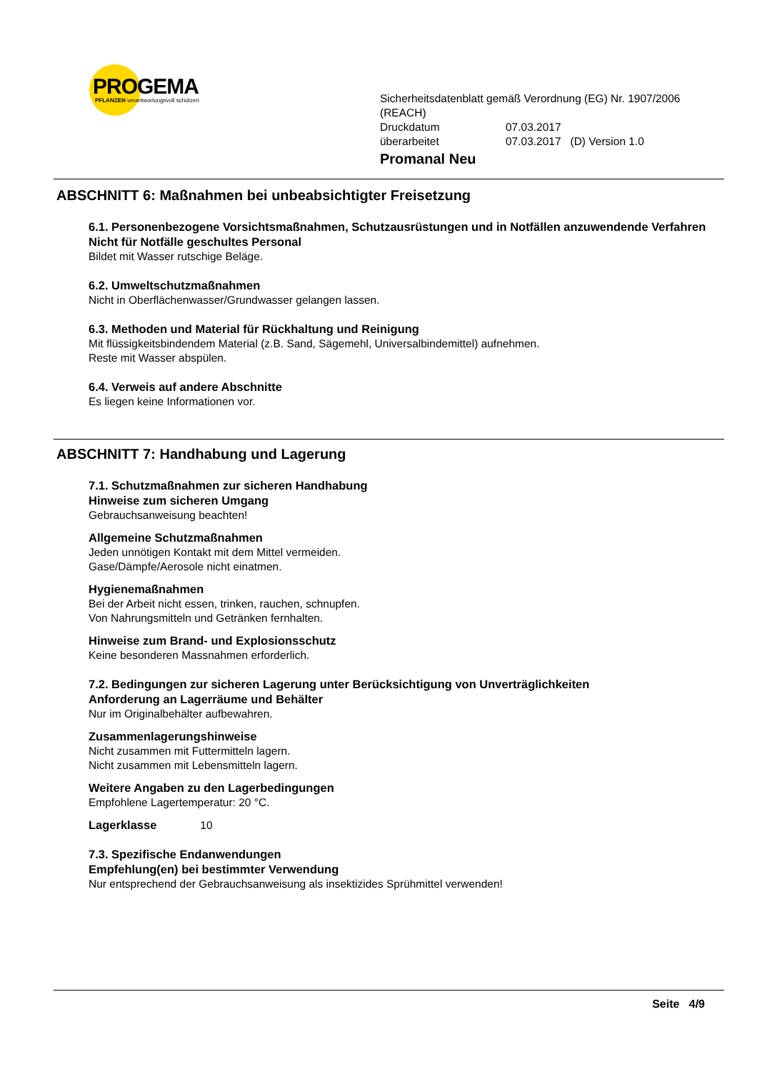PROGEMA
PFLANZEN verantwortungsvoll schützen
Sicherheitsdatenblatt gemäß Verordnung (EG) Nr. 1907/2006 (REACH)
Druckdatum 07.03.2017
überarbeitet 07.03.2017 (D) Version 1.0
Promanal Neu
ABSCHNITT 6: Maßnahmen bei unbeabsichtigter Freisetzung
6.1. Personenbezogene Vorsichtsmaßnahmen, Schutzausrüstungen und in Notfällen anzuwendende Verfahren
Nicht für Notfälle geschultes Personal
Bildet mit Wasser rutschige Beläge.
6.2. Umweltschutzmaßnahmen
Nicht in Oberflächenwasser/Grundwasser gelangen lassen.
6.3. Methoden und Material für Rückhaltung und Reinigung
Mit flüssigkeitsbindendem Material (z.B. Sand, Sägemehl, Universalbindemittel) aufnehmen.
Reste mit Wasser abspülen.
6.4. Verweis auf andere Abschnitte
Es liegen keine Informationen vor.
ABSCHNITT 7: Handhabung und Lagerung
7.1. Schutzmaßnahmen zur sicheren Handhabung
Hinweise zum sicheren Umgang
Gebrauchsanweisung beachten!
Allgemeine Schutzmaßnahmen
Jeden unnötigen Kontakt mit dem Mittel vermeiden.
Gase/Dämpfe/Aerosole nicht einatmen.
Hygienemaßnahmen
Bei der Arbeit nicht essen, trinken, rauchen, schnupfen.
Von Nahrungsmitteln und Getränken fernhalten.
Hinweise zum Brand- und Explosionsschutz
Keine besonderen Massnahmen erforderlich.
7.2. Bedingungen zur sicheren Lagerung unter Berücksichtigung von Unverträglichkeiten
Anforderung an Lagerräume und Behälter
Nur im Originalbehälter aufbewahren.
Zusammenlagerungshinweise
Nicht zusammen mit Futtermitteln lagern.
Nicht zusammen mit Lebensmitteln lagern.
Weitere Angaben zu den Lagerbedingungen
Empfohlene Lagertemperatur: 20 °C.
Lagerklasse 10
7.3. Spezifische Endanwendungen
Empfehlung(en) bei bestimmter Verwendung
Nur entsprechend der Gebrauchsanweisung als insektizides Sprühmittel verwenden!
Seite 4/9